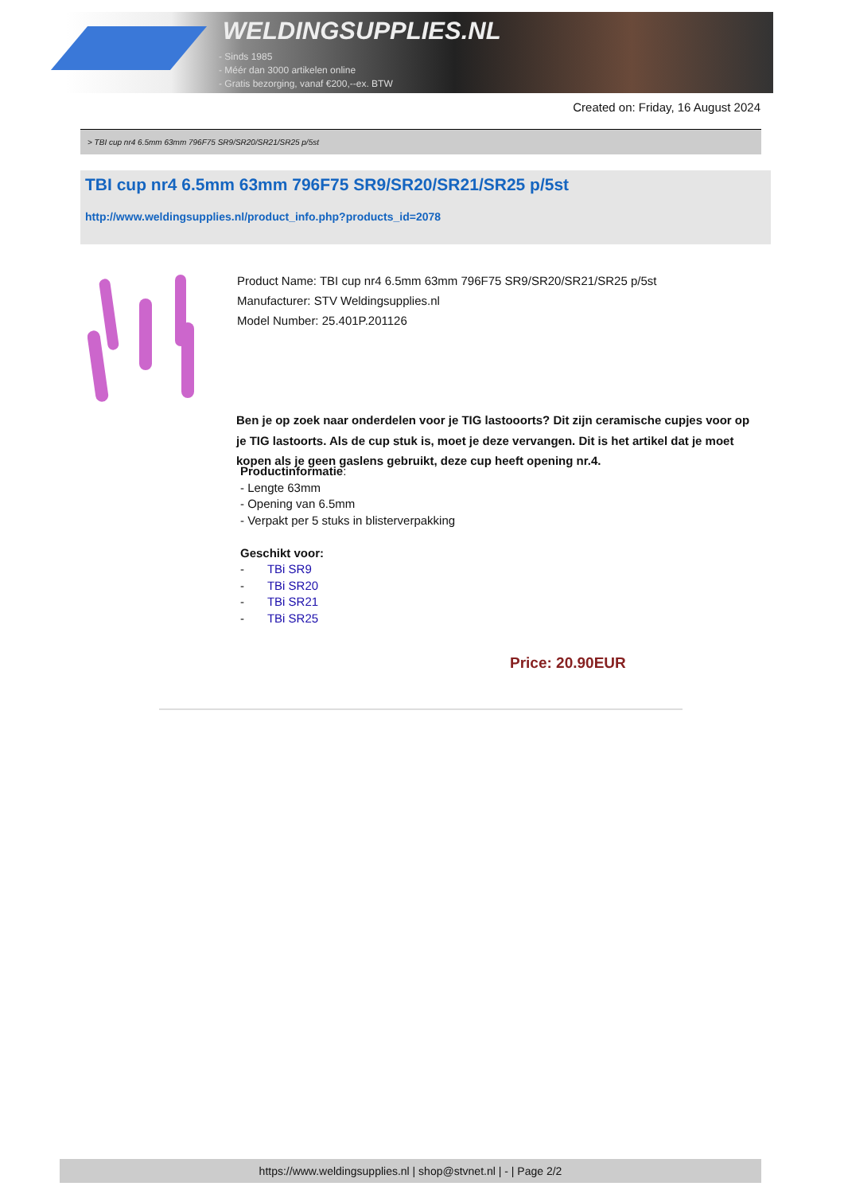WELDINGSUPPLIES.NL
- Sinds 1985
- Méér dan 3000 artikelen online
- Gratis bezorging, vanaf €200,--ex. BTW
Created on: Friday, 16 August 2024
> TBI cup nr4 6.5mm 63mm 796F75 SR9/SR20/SR21/SR25 p/5st
TBI cup nr4 6.5mm 63mm 796F75 SR9/SR20/SR21/SR25 p/5st
http://www.weldingsupplies.nl/product_info.php?products_id=2078
Product Name: TBI cup nr4 6.5mm 63mm 796F75 SR9/SR20/SR21/SR25 p/5st
Manufacturer: STV Weldingsupplies.nl
Model Number: 25.401P.201126
Ben je op zoek naar onderdelen voor je TIG lastooorts? Dit zijn ceramische cupjes voor op je TIG lastoorts. Als de cup stuk is, moet je deze vervangen. Dit is het artikel dat je moet kopen als je geen gaslens gebruikt, deze cup heeft opening nr.4.
Productinformatie:
- Lengte 63mm
- Opening van 6.5mm
- Verpakt per 5 stuks in blisterverpakking
Geschikt voor:
- TBi SR9
- TBi SR20
- TBi SR21
- TBi SR25
Price: 20.90EUR
https://www.weldingsupplies.nl | shop@stvnet.nl | - | Page 2/2